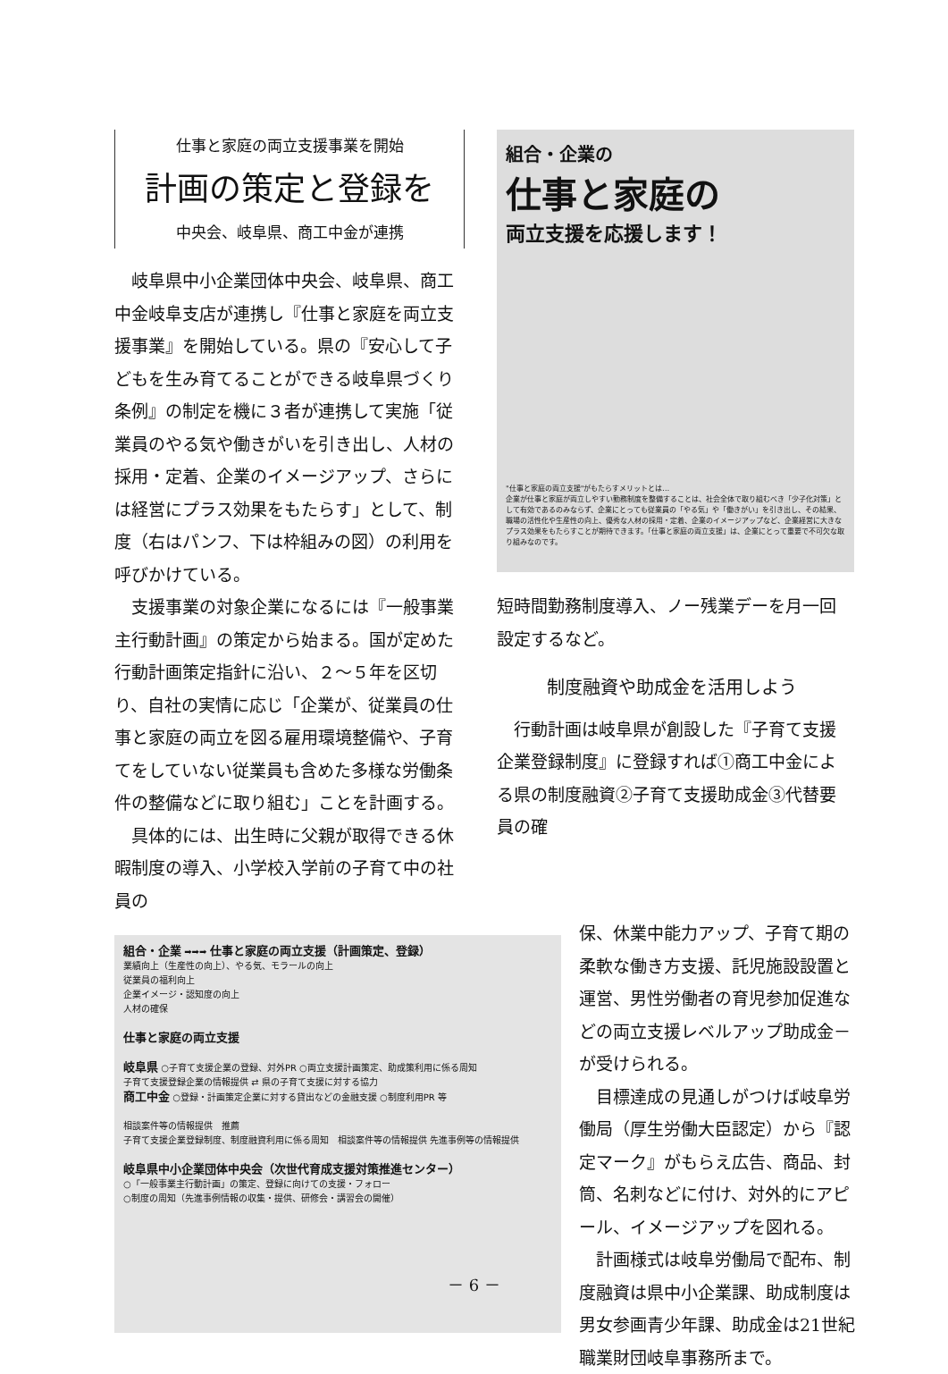仕事と家庭の両立支援事業を開始
計画の策定と登録を
中央会、岐阜県、商工中金が連携
岐阜県中小企業団体中央会、岐阜県、商工中金岐阜支店が連携し『仕事と家庭を両立支援事業』を開始している。県の『安心して子どもを生み育てることができる岐阜県づくり条例』の制定を機に３者が連携して実施「従業員のやる気や働きがいを引き出し、人材の採用・定着、企業のイメージアップ、さらには経営にプラス効果をもたらす」として、制度（右はパンフ、下は枠組みの図）の利用を呼びかけている。
支援事業の対象企業になるには『一般事業主行動計画』の策定から始まる。国が定めた行動計画策定指針に沿い、２～５年を区切り、自社の実情に応じ「企業が、従業員の仕事と家庭の両立を図る雇用環境整備や、子育てをしていない従業員も含めた多様な労働条件の整備などに取り組む」ことを計画する。
具体的には、出生時に父親が取得できる休暇制度の導入、小学校入学前の子育て中の社員の
組合・企業の
仕事と家庭の
両立支援を応援します！
"仕事と家庭の両立支援"がもたらすメリットとは…
企業が仕事と家庭が両立しやすい勤務制度を整備することは、社会全体で取り組むべき「少子化対策」として有効であるのみならず、企業にとっても従業員の「やる気」や「働きがい」を引き出し、その結果、職場の活性化や生産性の向上、優秀な人材の採用・定着、企業のイメージアップなど、企業経営に大きなプラス効果をもたらすことが期待できます。「仕事と家庭の両立支援」は、企業にとって重要で不可欠な取り組みなのです。
短時間勤務制度導入、ノー残業デーを月一回設定するなど。
制度融資や助成金を活用しよう
行動計画は岐阜県が創設した『子育て支援企業登録制度』に登録すれば①商工中金による県の制度融資②子育て支援助成金③代替要員の確
組合・企業 ➡➡➡ 仕事と家庭の両立支援（計画策定、登録）
業績向上（生産性の向上）、やる気、モラールの向上
従業員の福利向上
企業イメージ・認知度の向上
人材の確保
仕事と家庭の両立支援
岐阜県 ○子育て支援企業の登録、対外PR ○両立支援計画策定、助成策利用に係る周知
子育て支援登録企業の情報提供 ⇄ 県の子育て支援に対する協力
商工中金 ○登録・計画策定企業に対する貸出などの金融支援 ○制度利用PR 等
相談案件等の情報提供　推薦
子育て支援企業登録制度、制度融資利用に係る周知　相談案件等の情報提供 先進事例等の情報提供
岐阜県中小企業団体中央会（次世代育成支援対策推進センター）
○「一般事業主行動計画」の策定、登録に向けての支援・フォロー
○制度の周知（先進事例情報の収集・提供、研修会・講習会の開催）
保、休業中能力アップ、子育て期の柔軟な働き方支援、託児施設設置と運営、男性労働者の育児参加促進などの両立支援レベルアップ助成金－が受けられる。
目標達成の見通しがつけば岐阜労働局（厚生労働大臣認定）から『認定マーク』がもらえ広告、商品、封筒、名刺などに付け、対外的にアピール、イメージアップを図れる。
計画様式は岐阜労働局で配布、制度融資は県中小企業課、助成制度は男女参画青少年課、助成金は21世紀職業財団岐阜事務所まで。
－ 6 －